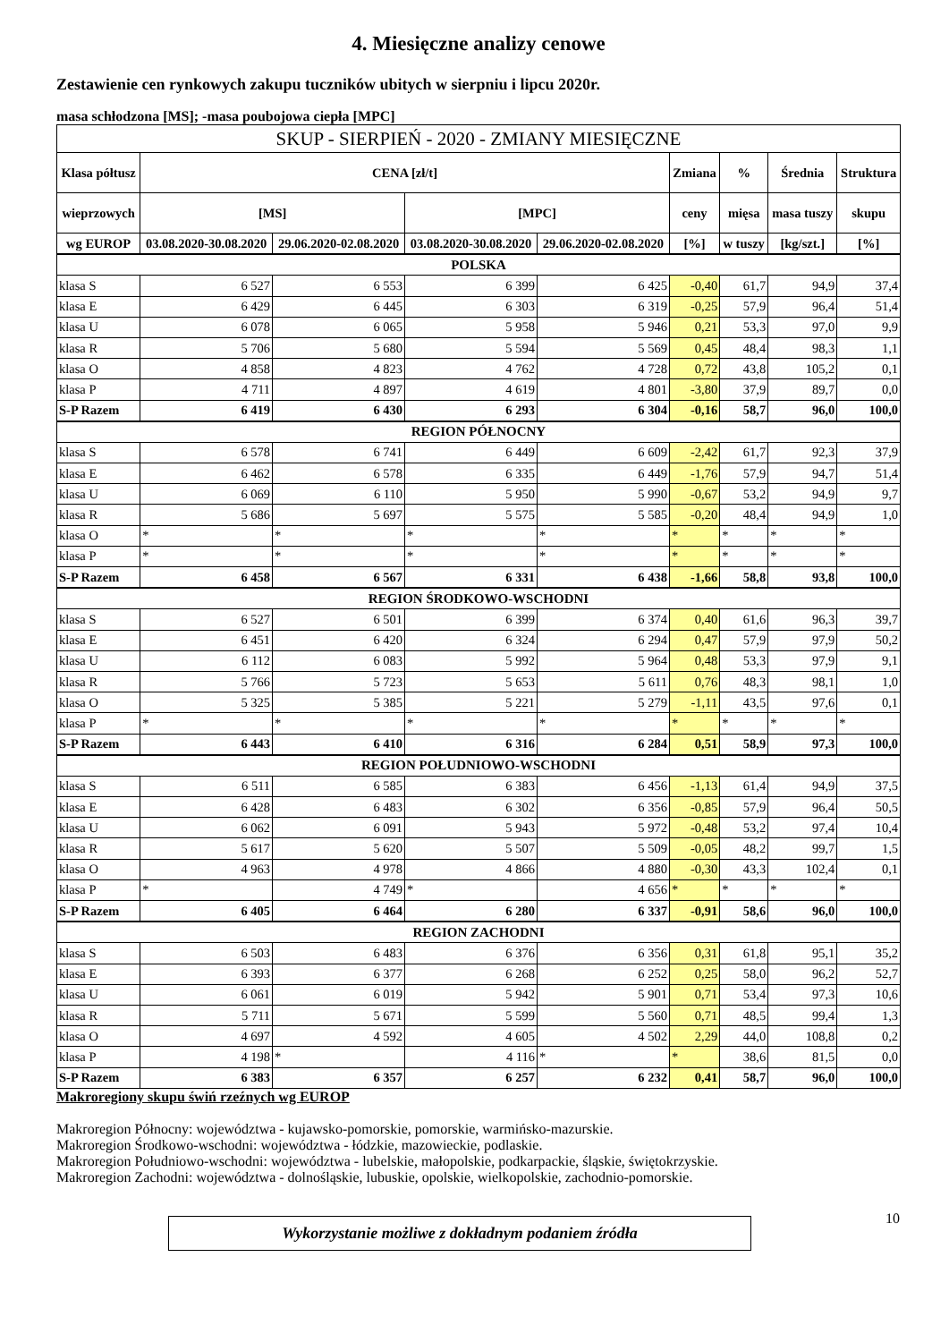4. Miesięczne analizy cenowe
Zestawienie cen rynkowych zakupu tuczników ubitych w sierpniu i lipcu 2020r.
masa schłodzona [MS]; -masa poubojowa ciepła [MPC]
| SKUP - SIERPIEŃ - 2020 - ZMIANY MIESIĘCZNE | | | | | | | | |
| --- | --- | --- | --- | --- | --- | --- | --- | --- |
| Klasa półtusz | CENA [zł/t] | | | | Zmiana | % | Średnia | Struktura |
| wieprzowych | [MS] | | [MPC] | | ceny | mięsa | masa tuszy | skupu |
| wg EUROP | 03.08.2020-30.08.2020 | 29.06.2020-02.08.2020 | 03.08.2020-30.08.2020 | 29.06.2020-02.08.2020 | [%] | w tuszy | [kg/szt.] | [%] |
| POLSKA | | | | | | | | |
| klasa S | 6 527 | 6 553 | 6 399 | 6 425 | -0,40 | 61,7 | 94,9 | 37,4 |
| klasa E | 6 429 | 6 445 | 6 303 | 6 319 | -0,25 | 57,9 | 96,4 | 51,4 |
| klasa U | 6 078 | 6 065 | 5 958 | 5 946 | 0,21 | 53,3 | 97,0 | 9,9 |
| klasa R | 5 706 | 5 680 | 5 594 | 5 569 | 0,45 | 48,4 | 98,3 | 1,1 |
| klasa O | 4 858 | 4 823 | 4 762 | 4 728 | 0,72 | 43,8 | 105,2 | 0,1 |
| klasa P | 4 711 | 4 897 | 4 619 | 4 801 | -3,80 | 37,9 | 89,7 | 0,0 |
| S-P Razem | 6 419 | 6 430 | 6 293 | 6 304 | -0,16 | 58,7 | 96,0 | 100,0 |
| REGION PÓŁNOCNY | | | | | | | | |
| klasa S | 6 578 | 6 741 | 6 449 | 6 609 | -2,42 | 61,7 | 92,3 | 37,9 |
| klasa E | 6 462 | 6 578 | 6 335 | 6 449 | -1,76 | 57,9 | 94,7 | 51,4 |
| klasa U | 6 069 | 6 110 | 5 950 | 5 990 | -0,67 | 53,2 | 94,9 | 9,7 |
| klasa R | 5 686 | 5 697 | 5 575 | 5 585 | -0,20 | 48,4 | 94,9 | 1,0 |
| klasa O | * | * | * | * | * | * | * | * |
| klasa P | * | * | * | * | * | * | * | * |
| S-P Razem | 6 458 | 6 567 | 6 331 | 6 438 | -1,66 | 58,8 | 93,8 | 100,0 |
| REGION ŚRODKOWO-WSCHODNI | | | | | | | | |
| klasa S | 6 527 | 6 501 | 6 399 | 6 374 | 0,40 | 61,6 | 96,3 | 39,7 |
| klasa E | 6 451 | 6 420 | 6 324 | 6 294 | 0,47 | 57,9 | 97,9 | 50,2 |
| klasa U | 6 112 | 6 083 | 5 992 | 5 964 | 0,48 | 53,3 | 97,9 | 9,1 |
| klasa R | 5 766 | 5 723 | 5 653 | 5 611 | 0,76 | 48,3 | 98,1 | 1,0 |
| klasa O | 5 325 | 5 385 | 5 221 | 5 279 | -1,11 | 43,5 | 97,6 | 0,1 |
| klasa P | * | * | * | * | * | * | * | * |
| S-P Razem | 6 443 | 6 410 | 6 316 | 6 284 | 0,51 | 58,9 | 97,3 | 100,0 |
| REGION POŁUDNIOWO-WSCHODNI | | | | | | | | |
| klasa S | 6 511 | 6 585 | 6 383 | 6 456 | -1,13 | 61,4 | 94,9 | 37,5 |
| klasa E | 6 428 | 6 483 | 6 302 | 6 356 | -0,85 | 57,9 | 96,4 | 50,5 |
| klasa U | 6 062 | 6 091 | 5 943 | 5 972 | -0,48 | 53,2 | 97,4 | 10,4 |
| klasa R | 5 617 | 5 620 | 5 507 | 5 509 | -0,05 | 48,2 | 99,7 | 1,5 |
| klasa O | 4 963 | 4 978 | 4 866 | 4 880 | -0,30 | 43,3 | 102,4 | 0,1 |
| klasa P | * | 4 749 | * | 4 656 | * | * | * | * |
| S-P Razem | 6 405 | 6 464 | 6 280 | 6 337 | -0,91 | 58,6 | 96,0 | 100,0 |
| REGION ZACHODNI | | | | | | | | |
| klasa S | 6 503 | 6 483 | 6 376 | 6 356 | 0,31 | 61,8 | 95,1 | 35,2 |
| klasa E | 6 393 | 6 377 | 6 268 | 6 252 | 0,25 | 58,0 | 96,2 | 52,7 |
| klasa U | 6 061 | 6 019 | 5 942 | 5 901 | 0,71 | 53,4 | 97,3 | 10,6 |
| klasa R | 5 711 | 5 671 | 5 599 | 5 560 | 0,71 | 48,5 | 99,4 | 1,3 |
| klasa O | 4 697 | 4 592 | 4 605 | 4 502 | 2,29 | 44,0 | 108,8 | 0,2 |
| klasa P | 4 198 | * | 4 116 | * | * | 38,6 | 81,5 | 0,0 |
| S-P Razem | 6 383 | 6 357 | 6 257 | 6 232 | 0,41 | 58,7 | 96,0 | 100,0 |
Makroregiony skupu świń rzeźnych wg EUROP
Makroregion Północny: województwa - kujawsko-pomorskie, pomorskie, warmińsko-mazurskie.
Makroregion Środkowo-wschodni: województwa - łódzkie, mazowieckie, podlaskie.
Makroregion Południowo-wschodni: województwa - lubelskie, małopolskie, podkarpackie, śląskie, świętokrzyskie.
Makroregion Zachodni: województwa - dolnośląskie, lubuskie, opolskie, wielkopolskie, zachodnio-pomorskie.
Wykorzystanie możliwe z dokładnym podaniem źródła
10